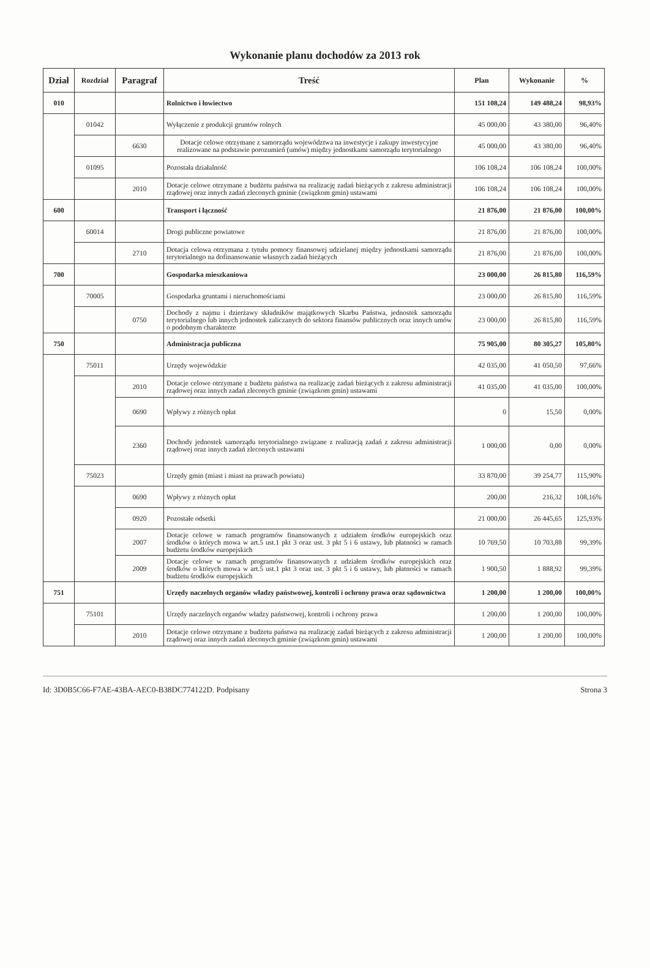Wykonanie planu dochodów za 2013 rok
| Dział | Rozdział | Paragraf | Treść | Plan | Wykonanie | % |
| --- | --- | --- | --- | --- | --- | --- |
| 010 | | | Rolnictwo i łowiectwo | 151 108,24 | 149 488,24 | 98,93% |
| | 01042 | | Wyłączenie z produkcji gruntów rolnych | 45 000,00 | 43 380,00 | 96,40% |
| | | 6630 | Dotacje celowe otrzymane z samorządu województwa na inwestycje i zakupy inwestycyjne realizowane na podstawie porozumień (umów) między jednostkami samorządu terytorialnego | 45 000,00 | 43 380,00 | 96,40% |
| | 01095 | | Pozostała działalność | 106 108,24 | 106 108,24 | 100,00% |
| | | 2010 | Dotacje celowe otrzymane z budżetu państwa na realizację zadań bieżących z zakresu administracji rządowej oraz innych zadań zleconych gminie (związkom gmin) ustawami | 106 108,24 | 106 108,24 | 100,00% |
| 600 | | | Transport i łączność | 21 876,00 | 21 876,00 | 100,00% |
| | 60014 | | Drogi publiczne powiatowe | 21 876,00 | 21 876,00 | 100,00% |
| | | 2710 | Dotacja celowa otrzymana z tytułu pomocy finansowej udzielanej między jednostkami samorządu terytorialnego na dofinansowanie własnych zadań bieżących | 21 876,00 | 21 876,00 | 100,00% |
| 700 | | | Gospodarka mieszkaniowa | 23 000,00 | 26 815,80 | 116,59% |
| | 70005 | | Gospodarka gruntami i nieruchomościami | 23 000,00 | 26 815,80 | 116,59% |
| | | 0750 | Dochody z najmu i dzierżawy składników majątkowych Skarbu Państwa, jednostek samorządu terytorialnego lub innych jednostek zaliczanych do sektora finansów publicznych oraz innych umów o podobnym charakterze | 23 000,00 | 26 815,80 | 116,59% |
| 750 | | | Administracja publiczna | 75 905,00 | 80 305,27 | 105,80% |
| | 75011 | | Urzędy wojewódzkie | 42 035,00 | 41 050,50 | 97,66% |
| | | 2010 | Dotacje celowe otrzymane z budżetu państwa na realizację zadań bieżących z zakresu administracji rządowej oraz innych zadań zleconych gminie (związkom gmin) ustawami | 41 035,00 | 41 035,00 | 100,00% |
| | | 0690 | Wpływy z różnych opłat | 0 | 15,50 | 0,00% |
| | | 2360 | Dochody jednostek samorządu terytorialnego związane z realizacją zadań z zakresu administracji rządowej oraz innych zadań zleconych ustawami | 1 000,00 | 0,00 | 0,00% |
| | 75023 | | Urzędy gmin (miast i miast na prawach powiatu) | 33 870,00 | 39 254,77 | 115,90% |
| | | 0690 | Wpływy z różnych opłat | 200,00 | 216,32 | 108,16% |
| | | 0920 | Pozostałe odsetki | 21 000,00 | 26 445,65 | 125,93% |
| | | 2007 | Dotacje celowe w ramach programów finansowanych z udziałem środków europejskich oraz środków o których mowa w art.5 ust.1 pkt 3 oraz ust. 3 pkt 5 i 6 ustawy, lub płatności w ramach budżetu środków europejskich | 10 769,50 | 10 703,88 | 99,39% |
| | | 2009 | Dotacje celowe w ramach programów finansowanych z udziałem środków europejskich oraz środków o których mowa w art.5 ust.1 pkt 3 oraz ust. 3 pkt 5 i 6 ustawy, lub płatności w ramach budżetu środków europejskich | 1 900,50 | 1 888,92 | 99,39% |
| 751 | | | Urzędy naczelnych organów władzy państwowej, kontroli i ochrony prawa oraz sądownictwa | 1 200,00 | 1 200,00 | 100,00% |
| | 75101 | | Urzędy naczelnych organów władzy państwowej, kontroli i ochrony prawa | 1 200,00 | 1 200,00 | 100,00% |
| | | 2010 | Dotacje celowe otrzymane z budżetu państwa na realizację zadań bieżących z zakresu administracji rządowej oraz innych zadań zleconych gminie (związkom gmin) ustawami | 1 200,00 | 1 200,00 | 100,00% |
Id: 3D0B5C66-F7AE-43BA-AEC0-B38DC774122D. Podpisany Strona 3